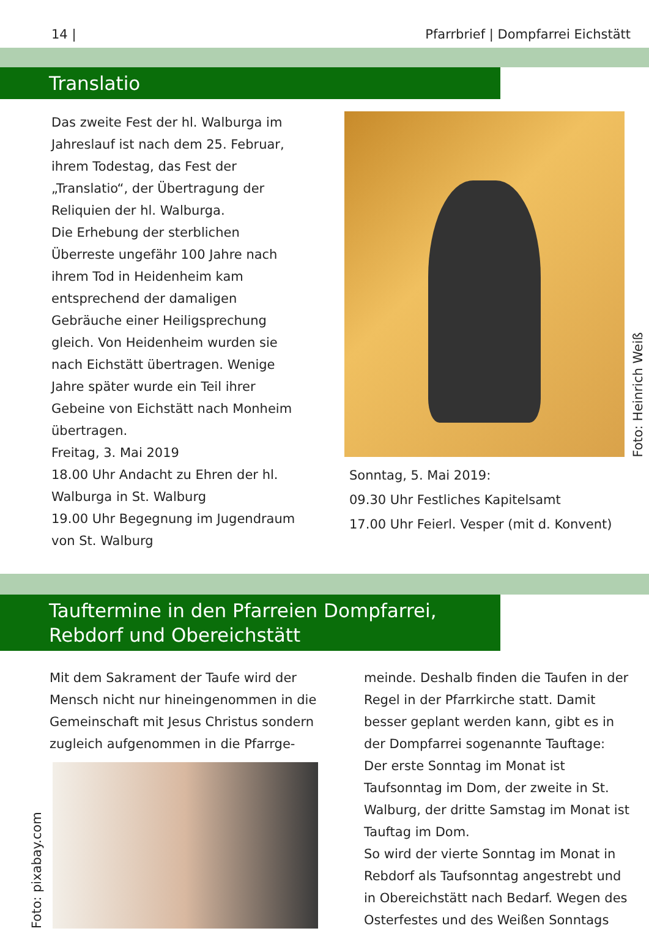14 | Pfarrbrief | Dompfarrei Eichstätt
Translatio
Das zweite Fest der hl. Walburga im Jahreslauf ist nach dem 25. Februar, ihrem Todestag, das Fest der „Translatio“, der Übertragung der Reliquien der hl. Walburga.
Die Erhebung der sterblichen Überreste ungefähr 100 Jahre nach ihrem Tod in Heidenheim kam entsprechend der damaligen Gebräuche einer Heiligsprechung gleich. Von Heidenheim wurden sie nach Eichstätt übertragen. Wenige Jahre später wurde ein Teil ihrer Gebeine von Eichstätt nach Monheim übertragen.
Freitag, 3. Mai 2019
18.00 Uhr Andacht zu Ehren der hl. Walburga in St. Walburg
19.00 Uhr Begegnung im Jugendraum von St. Walburg
Foto: Heinrich Weiß
Sonntag, 5. Mai 2019:
09.30 Uhr Festliches Kapitelsamt
17.00 Uhr Feierl. Vesper (mit d. Konvent)
Tauftermine in den Pfarreien Dompfarrei,
Rebdorf und Obereichstätt
Mit dem Sakrament der Taufe wird der Mensch nicht nur hineingenommen in die Gemeinschaft mit Jesus Christus sondern zugleich aufgenommen in die Pfarrge-
Foto: pixabay.com
meinde. Deshalb finden die Taufen in der Regel in der Pfarrkirche statt. Damit besser geplant werden kann, gibt es in der Dompfarrei sogenannte Tauftage:
Der erste Sonntag im Monat ist Taufsonntag im Dom, der zweite in St. Walburg, der dritte Samstag im Monat ist Tauftag im Dom.
So wird der vierte Sonntag im Monat in Rebdorf als Taufsonntag angestrebt und in Obereichstätt nach Bedarf. Wegen des Osterfestes und des Weißen Sonntags